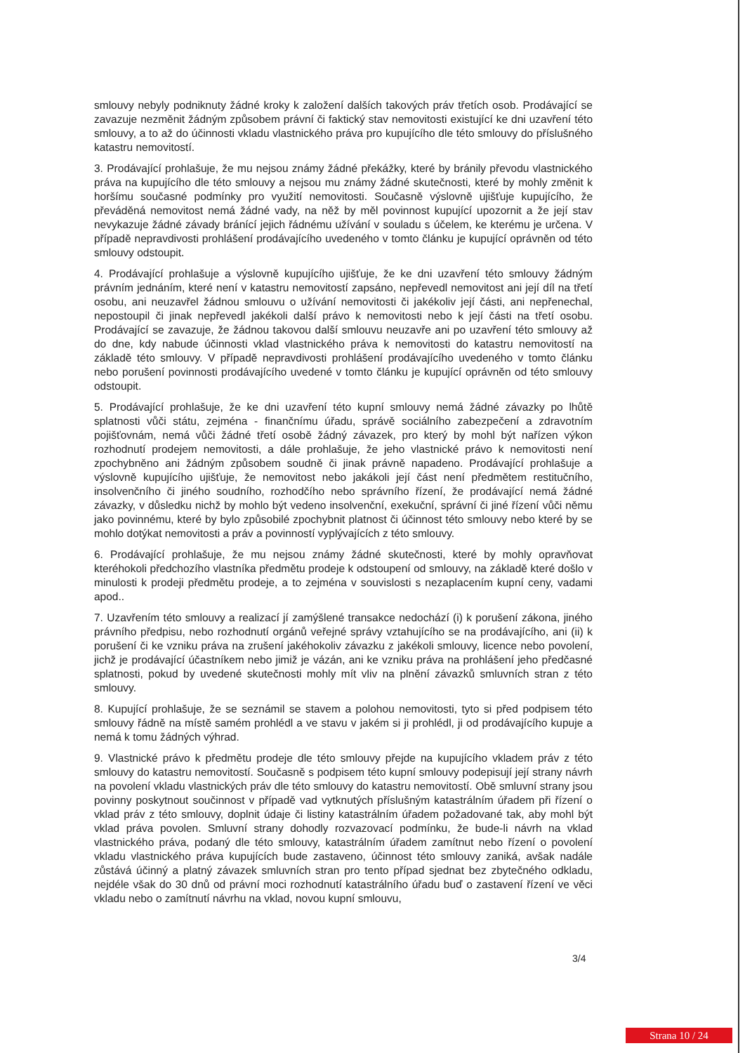smlouvy nebyly podniknuty žádné kroky k založení dalších takových práv třetích osob. Prodávající se zavazuje nezměnit žádným způsobem právní či faktický stav nemovitosti existující ke dni uzavření této smlouvy, a to až do účinnosti vkladu vlastnického práva pro kupujícího dle této smlouvy do příslušného katastru nemovitostí.
3. Prodávající prohlašuje, že mu nejsou známy žádné překážky, které by bránily převodu vlastnického práva na kupujícího dle této smlouvy a nejsou mu známy žádné skutečnosti, které by mohly změnit k horšímu současné podmínky pro využití nemovitosti. Současně výslovně ujišťuje kupujícího, že převáděná nemovitost nemá žádné vady, na něž by měl povinnost kupující upozornit a že její stav nevykazuje žádné závady bránící jejich řádnému užívání v souladu s účelem, ke kterému je určena. V případě nepravdivosti prohlášení prodávajícího uvedeného v tomto článku je kupující oprávněn od této smlouvy odstoupit.
4. Prodávající prohlašuje a výslovně kupujícího ujišťuje, že ke dni uzavření této smlouvy žádným právním jednáním, které není v katastru nemovitostí zapsáno, nepřevedl nemovitost ani její díl na třetí osobu, ani neuzavřel žádnou smlouvu o užívání nemovitosti či jakékoliv její části, ani nepřenechal, nepostoupil či jinak nepřevedl jakékoli další právo k nemovitosti nebo k její části na třetí osobu. Prodávající se zavazuje, že žádnou takovou další smlouvu neuzavře ani po uzavření této smlouvy až do dne, kdy nabude účinnosti vklad vlastnického práva k nemovitosti do katastru nemovitostí na základě této smlouvy. V případě nepravdivosti prohlášení prodávajícího uvedeného v tomto článku nebo porušení povinnosti prodávajícího uvedené v tomto článku je kupující oprávněn od této smlouvy odstoupit.
5. Prodávající prohlašuje, že ke dni uzavření této kupní smlouvy nemá žádné závazky po lhůtě splatnosti vůči státu, zejména - finančnímu úřadu, správě sociálního zabezpečení a zdravotním pojišťovnám, nemá vůči žádné třetí osobě žádný závazek, pro který by mohl být nařízen výkon rozhodnutí prodejem nemovitosti, a dále prohlašuje, že jeho vlastnické právo k nemovitosti není zpochybněno ani žádným způsobem soudně či jinak právně napadeno. Prodávající prohlašuje a výslovně kupujícího ujišťuje, že nemovitost nebo jakákoli její část není předmětem restitučního, insolvenčního či jiného soudního, rozhodčího nebo správního řízení, že prodávající nemá žádné závazky, v důsledku nichž by mohlo být vedeno insolvenční, exekuční, správní či jiné řízení vůči němu jako povinnému, které by bylo způsobilé zpochybnit platnost či účinnost této smlouvy nebo které by se mohlo dotýkat nemovitosti a práv a povinností vyplývajících z této smlouvy.
6. Prodávající prohlašuje, že mu nejsou známy žádné skutečnosti, které by mohly opravňovat kteréhokoli předchozího vlastníka předmětu prodeje k odstoupení od smlouvy, na základě které došlo v minulosti k prodeji předmětu prodeje, a to zejména v souvislosti s nezaplacením kupní ceny, vadami apod..
7. Uzavřením této smlouvy a realizací jí zamýšlené transakce nedochází (i) k porušení zákona, jiného právního předpisu, nebo rozhodnutí orgánů veřejné správy vztahujícího se na prodávajícího, ani (ii) k porušení či ke vzniku práva na zrušení jakéhokoliv závazku z jakékoli smlouvy, licence nebo povolení, jichž je prodávající účastníkem nebo jimiž je vázán, ani ke vzniku práva na prohlášení jeho předčasné splatnosti, pokud by uvedené skutečnosti mohly mít vliv na plnění závazků smluvních stran z této smlouvy.
8. Kupující prohlašuje, že se seznámil se stavem a polohou nemovitosti, tyto si před podpisem této smlouvy řádně na místě samém prohlédl a ve stavu v jakém si ji prohlédl, ji od prodávajícího kupuje a nemá k tomu žádných výhrad.
9. Vlastnické právo k předmětu prodeje dle této smlouvy přejde na kupujícího vkladem práv z této smlouvy do katastru nemovitostí. Současně s podpisem této kupní smlouvy podepisují její strany návrh na povolení vkladu vlastnických práv dle této smlouvy do katastru nemovitostí. Obě smluvní strany jsou povinny poskytnout součinnost v případě vad vytknutých příslušným katastrálním úřadem při řízení o vklad práv z této smlouvy, doplnit údaje či listiny katastrálním úřadem požadované tak, aby mohl být vklad práva povolen. Smluvní strany dohodly rozvazovací podmínku, že bude-li návrh na vklad vlastnického práva, podaný dle této smlouvy, katastrálním úřadem zamítnut nebo řízení o povolení vkladu vlastnického práva kupujících bude zastaveno, účinnost této smlouvy zaniká, avšak nadále zůstává účinný a platný závazek smluvních stran pro tento případ sjednat bez zbytečného odkladu, nejdéle však do 30 dnů od právní moci rozhodnutí katastrálního úřadu buď o zastavení řízení ve věci vkladu nebo o zamítnutí návrhu na vklad, novou kupní smlouvu,
3/4
Strana 10 / 24